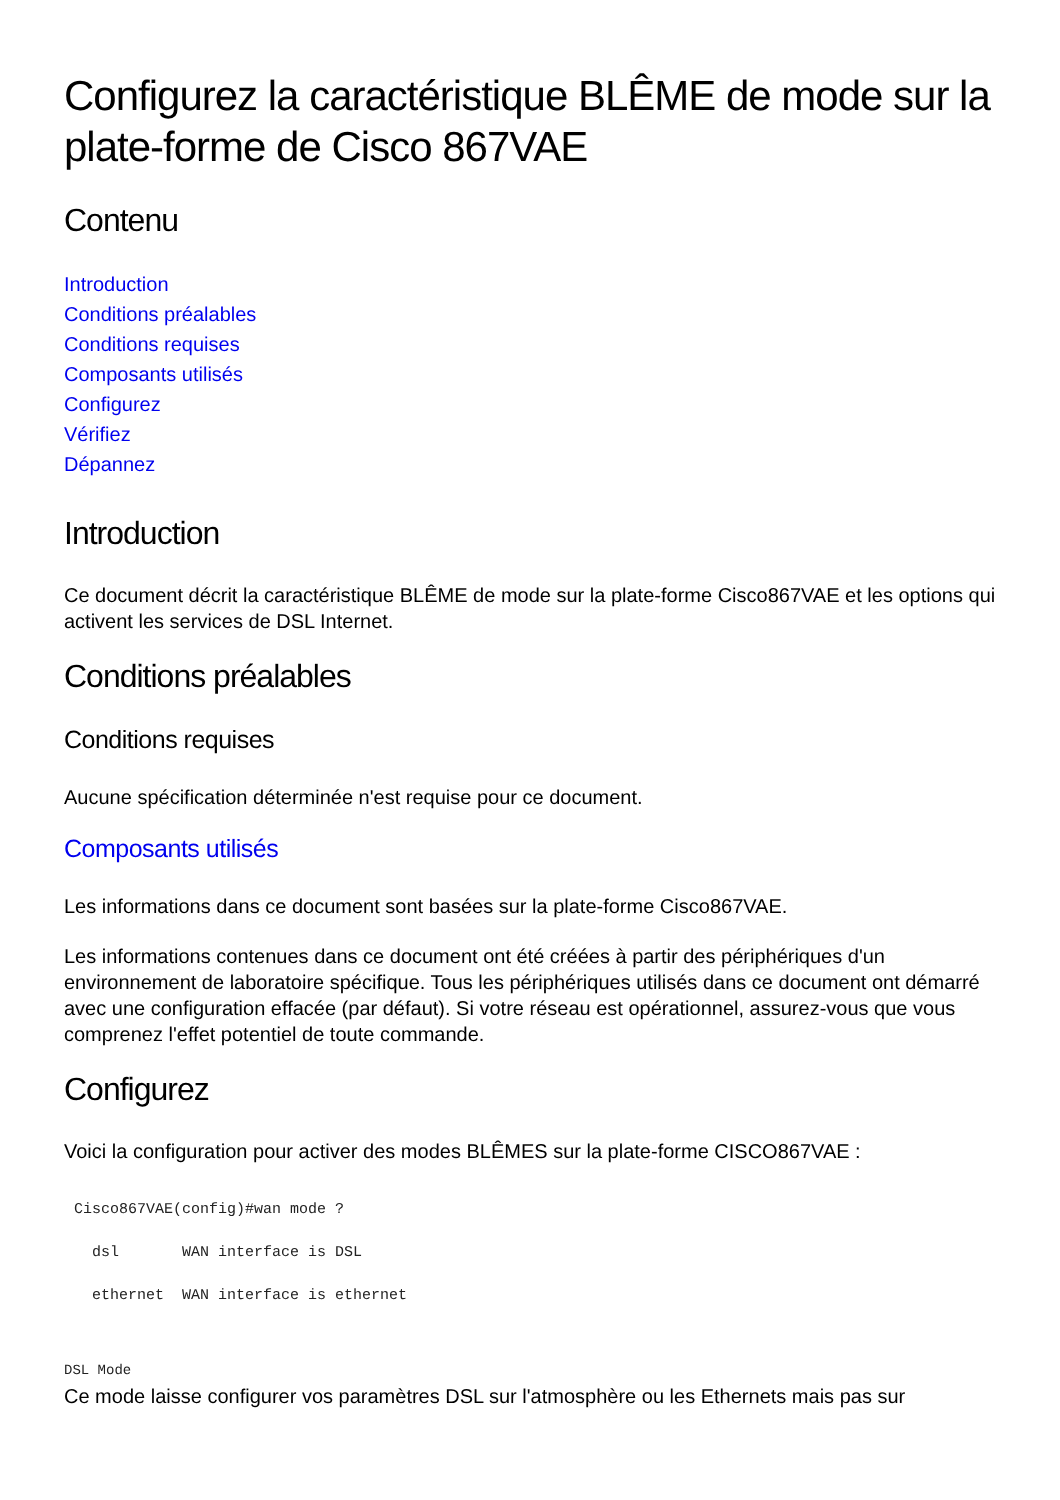Configurez la caractéristique BLÊME de mode sur la plate-forme de Cisco 867VAE
Contenu
Introduction
Conditions préalables
Conditions requises
Composants utilisés
Configurez
Vérifiez
Dépannez
Introduction
Ce document décrit la caractéristique BLÊME de mode sur la plate-forme Cisco867VAE et les options qui activent les services de DSL Internet.
Conditions préalables
Conditions requises
Aucune spécification déterminée n'est requise pour ce document.
Composants utilisés
Les informations dans ce document sont basées sur la plate-forme Cisco867VAE.
Les informations contenues dans ce document ont été créées à partir des périphériques d'un environnement de laboratoire spécifique. Tous les périphériques utilisés dans ce document ont démarré avec une configuration effacée (par défaut). Si votre réseau est opérationnel, assurez-vous que vous comprenez l'effet potentiel de toute commande.
Configurez
Voici la configuration pour activer des modes BLÊMES sur la plate-forme CISCO867VAE :
Cisco867VAE(config)#wan mode ?
  dsl       WAN interface is DSL
  ethernet  WAN interface is ethernet
DSL Mode
Ce mode laisse configurer vos paramètres DSL sur l'atmosphère ou les Ethernets mais pas sur